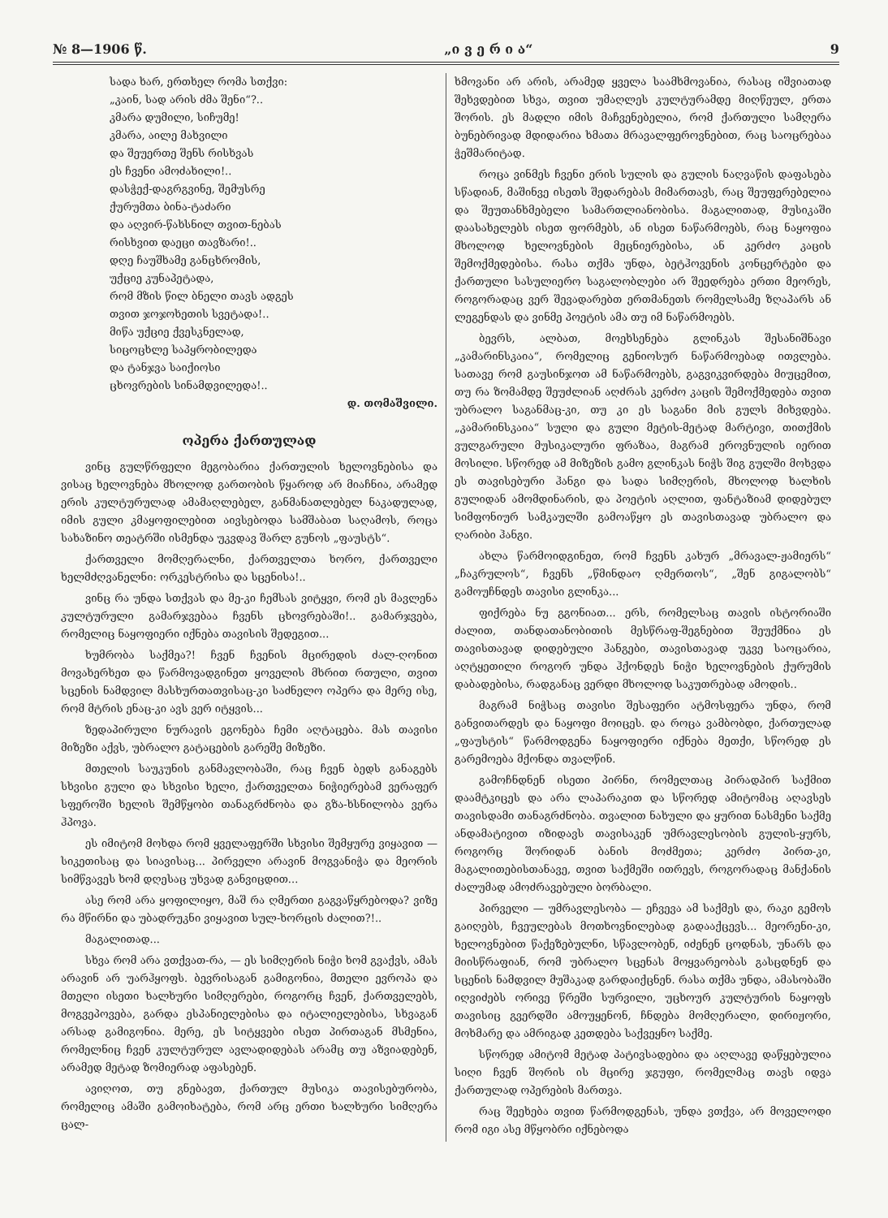№ 8—1906 წ. „ი ვ ე რ ი ა“9
სადა ხარ, ერთხელ რომა სთქვი:
„კაინ, სად არის ძმა შენი“?..
კმარა დუმილი, სიჩუმე!
კმარა, აილე მახვილი
და შეუერთე შენს რისხვას
ეს ჩვენი ამოძახილი!..
დასჭექ-დაგრგვინე, შემუსრე
ქურუმთა ბინა-ტაძარი
და აღვირ-წახსნილ თვით-ნებას
რისხვით დაეცი თავზარი!..
დღე ჩაუშხამე განცხრომის,
უქციე კუნაპეტადა,
რომ მზის წილ ბნელი თავს ადგეს
თვით ჯოჯოხეთის სვეტადა!..
მიწა უქციე ქვესკნელად,
სიცოცხლე საპყრობილედა
და ტანჯვა საიქიოსი
ცხოვრების სინამდვილედა!..
დ. თომაშვილი.
ოპერა ქართულად
ვინც გულწრფელი მეგობარია ქართულის ხელოვნებისა და ვისაც ხელოვნება მხოლოდ გართობის წყაროდ არ მიაჩნია, არამედ ერის კულტურულად ამამაღლებელ, განმანათლებელ ნაკადულად, იმის გული კმაყოფილებით აივსებოდა სამშაბათ საღამოს, როცა სახაზინო თეატრში ისმენდა უკვდავ შარლ გუნოს „ფაუსტს“.
ქართველი მომღერალნი, ქართველთა ხორო, ქართველი ხელმძღვანელნი: ორკესტრისა და სცენისა!..
ვინც რა უნდა სთქვას და მე-კი ჩემსას ვიტყვი, რომ ეს მავლენა კულტურული გამარჯვებაა ჩვენს ცხოვრებაში!.. გამარჯვება, რომელიც ნაყოფიერი იქნება თავისის შედეგით...
ხუმრობა საქმეა?! ჩვენ ჩვენის მცირედის ძალ-ღონით მოვახერხეთ და წარმოვადგინეთ ყოველის მხრით რთული, თვით სცენის ნამდვილ მასხურთათვისაც-კი საძნელო ოპერა და მერე ისე, რომ მტრის ენაც-კი ავს ვერ იტყვის...
ზედაპირული ნურავის ეგონება ჩემი აღტაცება. მას თავისი მიზეზი აქვს, უბრალო გატაცების გარეშე მიზეზი.
მთელის საუკუნის განმავლობაში, რაც ჩვენ ბედს განაგებს სხვისი გული და სხვისი ხელი, ქართველთა ნიჭიერებამ ვერაფერ სფეროში ხელის შემწყობი თანაგრძნობა და გზა-ხსნილობა ვერა ჰპოვა.
ეს იმიტომ მოხდა რომ ყველაფერში სხვისი შემყურე ვიყავით — სიკეთისაც და სიავისაც... პირველი არავინ მოგვანიჭა და მეორის სიმწვავეს ხომ დღესაც უხვად განვიცდით...
ასე რომ არა ყოფილიყო, მაშ რა ღმერთი გაგვაწყრებოდა? ვიზე რა მწირნი და უბადრუკნი ვიყავით სულ-ხორცის ძალით?!..
მაგალითად...
სხვა რომ არა ვთქვათ-რა, — ეს სიმღერის ნიჭი ხომ გვაქვს, ამას არავინ არ უარჰყოფს. ბევრისაგან გამიგონია, მთელი ევროპა და მთელი ისეთი ხალხური სიმღერები, როგორც ჩვენ, ქართველებს, მოგვეპოვება, გარდა ესპანიელებისა და იტალიელებისა, სხვაგან არსად გამიგონია. მერე, ეს სიტყვები ისეთ პირთაგან მსმენია, რომელნიც ჩვენ კულტურულ ავლადიდებას არამც თუ აზვიადებენ, არამედ მეტად ზომიერად აფასებენ.
ავიღოთ, თუ გნებავთ, ქართულ მუსიკა თავისებურობა, რომელიც ამაში გამოიხატება, რომ არც ერთი ხალხური სიმღერა ცალ-
ხმოვანი არ არის, არამედ ყველა საამხმოვანია, რასაც იშვიათად შეხვდებით სხვა, თვით უმაღლეს კულტურამდე მიღწეულ, ერთა შორის. ეს მადლი იმის მაჩვენებელია, რომ ქართული სამღერა ბუნებრივად მდიდარია ხმათა მრავალფეროვნებით, რაც საოცრებაა ჭეშმარიტად.
როცა ვინმეს ჩვენი ერის სულის და გულის ნაღვაწის დაფასება სწადიან, მაშინვე ისეთს შედარებას მიმართავს, რაც შეუფერებელია და შეუთანხმებელი სამართლიანობისა. მაგალითად, მუსიკაში დაასახელებს ისეთ ფორმებს, ან ისეთ ნაწარმოებს, რაც ნაყოფია მხოლოდ ხელოვნების მეცნიერებისა, ან კერძო კაცის შემოქმედებისა. რასა თქმა უნდა, ბეტჰოვენის კონცერტები და ქართული სასულიერო საგალობლები არ შეედრება ერთი მეორეს, როგორადაც ვერ შევადარებთ ერთმანეთს რომელსამე ზღაპარს ან ლეგენდას და ვინმე პოეტის ამა თუ იმ ნაწარმოებს.
ბევრს, ალბათ, მოეხსენება გლინკას შესანიშნავი „კამარინსკაია“, რომელიც გენიოსურ ნაწარმოებად ითვლება. სათავე რომ გაუსინჯოთ ამ ნაწარმოებს, გაგვიკვირდება მიუცემით, თუ რა ზომამდე შეუძლიან აღძრას კერძო კაცის შემოქმედება თვით უბრალო საგანმაც-კი, თუ კი ეს საგანი მის გულს მიხვდება. „კამარინსკაია“ სული და გული მეტის-მეტად მარტივი, თითქმის ვულგარული მუსიკალური ფრაზაა, მაგრამ ეროვნულის იერით მოსილი. სწორედ ამ მიზეზის გამო გლინკას ნიჭს შიგ გულში მოხვდა ეს თავისებური ჰანგი და სადა სიმღერის, მხოლოდ ხალხის გულიდან ამომდინარის, და პოეტის აღლით, ფანტაზიამ დიდებულ სიმფონიურ სამკაულში გამოაწყო ეს თავისთავად უბრალო და ღარიბი ჰანგი.
ახლა წარმოიდგინეთ, რომ ჩვენს კახურ „მრავალ-ჟამიერს“ „ჩაკრულოს“, ჩვენს „წმინდაო ღმერთოს“, „შენ გიგალობს“ გამოუჩნდეს თავისი გლინკა...
ფიქრება ნუ გგონიათ... ერს, რომელსაც თავის ისტორიაში ძალით, თანდათანობითის მესწრაფ-შეგნებით შეუქმნია ეს თავისთავად დიდებული ჰანგები, თავისთავად უკვე საოცარია, აღტყეთილი როგორ უნდა ჰქონდეს ნიჭი ხელოვნების ქურუმის დაბადებისა, რადგანაც ვერდი მხოლოდ საკუთრებად ამოდის..
მაგრამ ნიჭსაც თავისი შესაფერი ატმოსფერა უნდა, რომ განვითარდეს და ნაყოფი მოიცეს. და როცა ვამბობდი, ქართულად „ფაუსტის“ წარმოდგენა ნაყოფიერი იქნება მეთქი, სწორედ ეს გარემოება მქონდა თვალწინ.
გამოჩნდნენ ისეთი პირნი, რომელთაც პირადპირ საქმით დაამტკიცეს და არა ლაპარაკით და სწორედ ამიტომაც აღავსეს თავისდამი თანაგრძნობა. თვალით ნახული და ყურით ნასმენი საქმე ანდამატივით იზიდავს თავისაკენ უმრავლესობის გულის-ყურს, როგორც შორიდან ბანის მოძმეთა; კერძო პირთ-კი, მაგალითებისთანავე, თვით საქმეში ითრევს, როგორადაც მანქანის ძალუმად ამოძრავებული ბორბალი.
პირველი — უმრავლესობა — ეჩვევა ამ საქმეს და, რაკი გემოს გაიღებს, ჩვეულებას მოთხოვნილებად გადააქცევს... მეორენი-კი, ხელოვნებით წაქეზებულნი, სწავლობენ, იძენენ ცოდნას, უნარს და მიისწრაფიან, რომ უბრალო სცენას მოყვარეობას გასცდნენ და სცენის ნამდვილ მუშაკად გარდაიქცნენ. რასა თქმა უნდა, ამასობაში იღვიძებს ორივე წრეში სურვილი, უცხოურ კულტურის ნაყოფს თავისიც გვერდში ამოუყენონ, ჩნდება მომღერალი, დირიჟორი, მოხმარე და ამრიგად კეთდება საქვეყნო საქმე.
სწორედ ამიტომ მეტად პატივსადებია და აღლავე დაწყებულია სიღი ჩვენ შორის ის მცირე ჯგუფი, რომელმაც თავს იდვა ქართულად ოპერების მართვა.
რაც შეეხება თვით წარმოდგენას, უნდა ვთქვა, არ მოველოდი რომ იგი ასე მწყობრი იქნებოდა